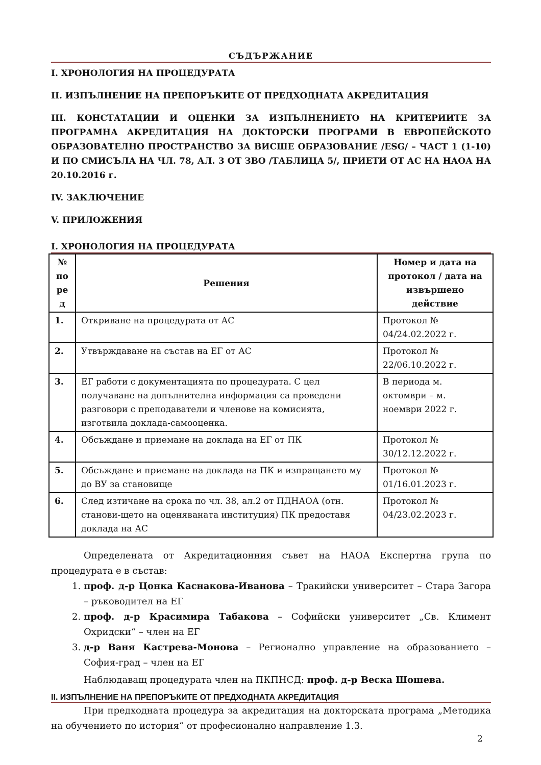СЪДЪРЖАНИЕ
I. ХРОНОЛОГИЯ НА ПРОЦЕДУРАТА
II. ИЗПЪЛНЕНИЕ НА ПРЕПОРЪКИТЕ ОТ ПРЕДХОДНАТА АКРЕДИТАЦИЯ
III. КОНСТАТАЦИИ И ОЦЕНКИ ЗА ИЗПЪЛНЕНИЕТО НА КРИТЕРИИТЕ ЗА ПРОГРАМНА АКРЕДИТАЦИЯ НА ДОКТОРСКИ ПРОГРАМИ В ЕВРОПЕЙСКОТО ОБРАЗОВАТЕЛНО ПРОСТРАНСТВО ЗА ВИСШЕ ОБРАЗОВАНИЕ /ESG/ – ЧАСТ 1 (1-10) И ПО СМИСЪЛА НА ЧЛ. 78, АЛ. 3 ОТ ЗВО /ТАБЛИЦА 5/, ПРИЕТИ ОТ АС НА НАОА НА 20.10.2016 г.
IV. ЗАКЛЮЧЕНИЕ
V. ПРИЛОЖЕНИЯ
I. ХРОНОЛОГИЯ НА ПРОЦЕДУРАТА
| № по ре д | Решения | Номер и дата на протокол / дата на извършено действие |
| --- | --- | --- |
| 1. | Откриване на процедурата от АС | Протокол № 04/24.02.2022 г. |
| 2. | Утвърждаване на състав на ЕГ от АС | Протокол № 22/06.10.2022 г. |
| 3. | ЕГ работи с документацията по процедурата. С цел получаване на допълнителна информация са проведени разговори с преподаватели и членове на комисията, изготвила доклада-самооценка. | В периода м. октомври – м. ноември 2022 г. |
| 4. | Обсъждане и приемане на доклада на ЕГ от ПК | Протокол № 30/12.12.2022 г. |
| 5. | Обсъждане и приемане на доклада на ПК и изпращането му до ВУ за становище | Протокол № 01/16.01.2023 г. |
| 6. | След изтичане на срока по чл. 38, ал.2 от ПДНАОА (отн. станови-щето на оценяваната институция) ПК предоставя доклада на АС | Протокол № 04/23.02.2023 г. |
Определената от Акредитационния съвет на НАОА Експертна група по процедурата е в състав:
1. проф. д-р Цонка Каснакова-Иванова – Тракийски университет – Стара Загора – ръководител на ЕГ
2. проф. д-р Красимира Табакова – Софийски университет „Св. Климент Охридски“ – член на ЕГ
3. д-р Ваня Кастрева-Монова – Регионално управление на образованието – София-град – член на ЕГ
Наблюдаващ процедурата член на ПКПНСД: проф. д-р Веска Шошева.
II. ИЗПЪЛНЕНИЕ НА ПРЕПОРЪКИТЕ ОТ ПРЕДХОДНАТА АКРЕДИТАЦИЯ
При предходната процедура за акредитация на докторската програма „Методика на обучението по история“ от професионално направление 1.3.
2